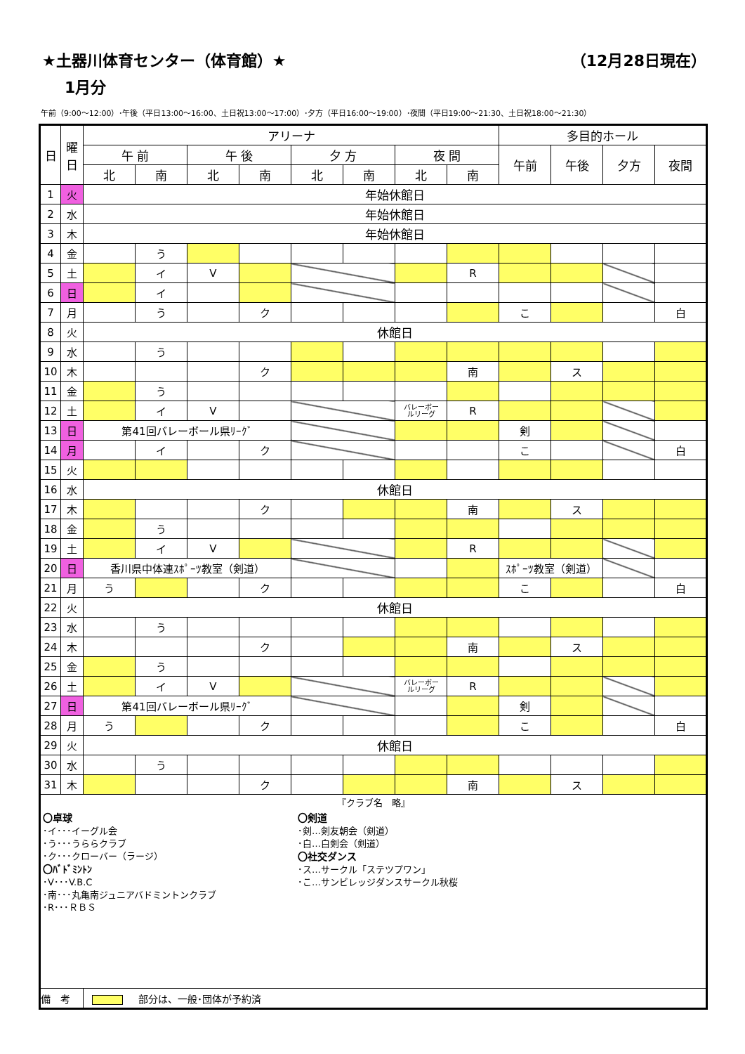★土器川体育センター（体育館）★ （12月28日現在）
1月分
午前（9:00～12:00）･午後（平日13:00～16:00、土日祝13:00～17:00）･夕方（平日16:00～19:00）･夜間（平日19:00～21:30、土日祝18:00～21:30）
| 日 | 曜 日 | アリーナ | | | | | | | | 多目的ホール | | | |
| --- | --- | --- | --- | --- | --- | --- | --- | --- | --- | --- | --- | --- | --- |
| | | 午 前 | | 午 後 | | 夕 方 | | 夜 間 | | 午前 | 午後 | 夕方 | 夜間 |
| | | 北 | 南 | 北 | 南 | 北 | 南 | 北 | 南 | | | | |
| 1 | 火 | 年始休館日 | | | | | | | | | | | |
| 2 | 水 | 年始休館日 | | | | | | | | | | | |
| 3 | 木 | 年始休館日 | | | | | | | | | | | |
| 4 | 金 | | う | | | | | | | | | | |
| 5 | 土 | | イ | V | | | | | R | | | | |
| 6 | 日 | | イ | | | | | | | | | | |
| 7 | 月 | | う | | ク | | | | | こ | | | 白 |
| 8 | 火 | 休館日 | | | | | | | | | | | |
| 9 | 水 | | う | | | | | | | | | | |
| 10 | 木 | | | | ク | | | | 南 | | ス | | |
| 11 | 金 | | う | | | | | | | | | | |
| 12 | 土 | | イ | V | | | | バレーボー ルリーグ | R | | | | |
| 13 | 日 | 第41回バレーボール県ﾘｰｸﾞ | | | | | | | | 剣 | | | |
| 14 | 月 | | イ | | ク | | | | | こ | | | 白 |
| 15 | 火 | | | | | | | | | | | | |
| 16 | 水 | 休館日 | | | | | | | | | | | |
| 17 | 木 | | | | ク | | | | 南 | | ス | | |
| 18 | 金 | | う | | | | | | | | | | |
| 19 | 土 | | イ | V | | | | | R | | | | |
| 20 | 日 | 香川県中体連ｽﾎﾟｰﾂ教室（剣道） | | | | | | | | ｽﾎﾟｰﾂ教室（剣道） | | | |
| 21 | 月 | う | | | ク | | | | | こ | | | 白 |
| 22 | 火 | 休館日 | | | | | | | | | | | |
| 23 | 水 | | う | | | | | | | | | | |
| 24 | 木 | | | | ク | | | | 南 | | ス | | |
| 25 | 金 | | う | | | | | | | | | | |
| 26 | 土 | | イ | V | | | | バレーボー ルリーグ | R | | | | |
| 27 | 日 | 第41回バレーボール県ﾘｰｸﾞ | | | | | | | | 剣 | | | |
| 28 | 月 | う | | | ク | | | | | こ | | | 白 |
| 29 | 火 | 休館日 | | | | | | | | | | | |
| 30 | 水 | | う | | | | | | | | | | |
| 31 | 木 | | | | ク | | | | 南 | | ス | | |
| 『クラブ名 略』 〇卓球 ･イ･･･イーグル会 ･う･･･うららクラブ ･ク･･･クローバー（ラージ） 〇ﾊﾞﾄﾞﾐﾝﾄﾝ ･V･･･V.B.C ･南･･･丸亀南ジュニアバドミントンクラブ ･R･･･ＲＢＳ 〇剣道 ･剣…剣友朝会（剣道） ･白…白剣会（剣道） 〇社交ダンス ･ス…サークル「ステツプワン」 ･こ…サンビレッジダンスサークル秋桜 | | | | | | | | | | | | | |
| 備 考 | | 部分は、一般･団体が予約済 | | | | | | | | | | | |